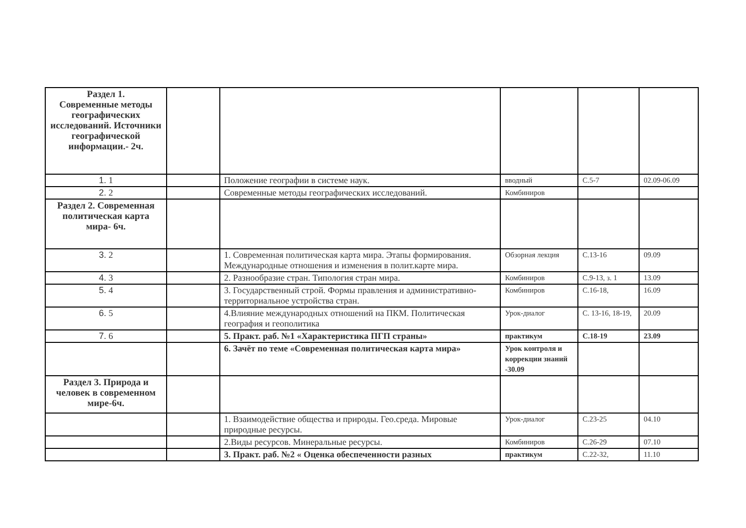| Раздел 1. Современные методы географических исследований. Источники географической информации.- 2ч. | | | | | |
| 1. 1 | | Положение географии в системе наук. | вводный | С.5-7 | 02.09-06.09 |
| 2. 2 | | Современные методы географических исследований. | Комбиниров | | |
| Раздел 2. Современная политическая карта мира- 6ч. | | | | | |
| 3. 2 | | 1. Современная политическая карта мира. Этапы формирования. Международные отношения и изменения в полит.карте мира. | Обзорная лекция | С.13-16 | 09.09 |
| 4. 3 | | 2. Разнообразие стран. Типология стран мира. | Комбиниров | С.9-13, з. 1 | 13.09 |
| 5. 4 | | 3. Государственный строй. Формы правления и административно-территориальное устройства стран. | Комбиниров | С.16-18, | 16.09 |
| 6. 5 | | 4.Влияние международных отношений на ПКМ. Политическая география и геополитика | Урок-диалог | С. 13-16, 18-19, | 20.09 |
| 7. 6 | | 5. Практ. раб. №1 «Характеристика ПГП страны» | практикум | С.18-19 | 23.09 |
| | | 6. Зачёт по теме «Современная политическая карта мира» | Урок контроля и коррекции знаний -30.09 | | |
| Раздел 3. Природа и человек в современном мире-6ч. | | | | | |
| | | 1. Взаимодействие общества и природы. Гео.среда. Мировые природные ресурсы. | Урок-диалог | С.23-25 | 04.10 |
| | | 2.Виды ресурсов. Минеральные ресурсы. | Комбиниров | С.26-29 | 07.10 |
| | | 3. Практ. раб. №2 « Оценка обеспеченности разных | практикум | С.22-32, | 11.10 |